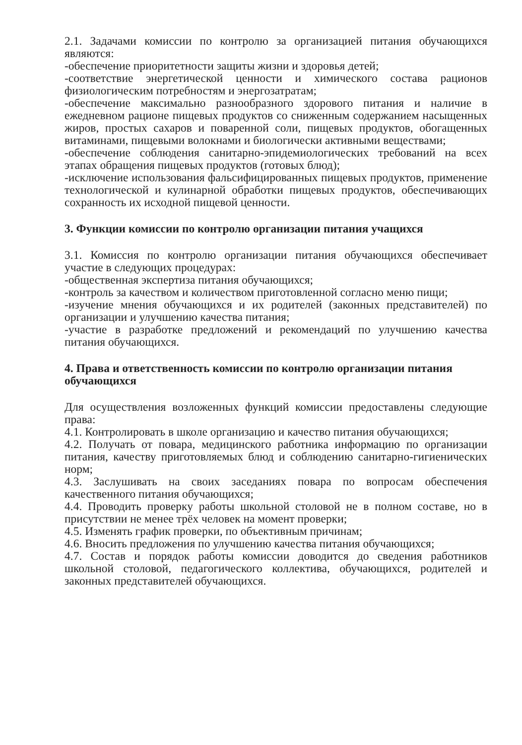2.1. Задачами комиссии по контролю за организацией питания обучающихся являются:
-обеспечение приоритетности защиты жизни и здоровья детей;
-соответствие энергетической ценности и химического состава рационов физиологическим потребностям и энергозатратам;
-обеспечение максимально разнообразного здорового питания и наличие в ежедневном рационе пищевых продуктов со сниженным содержанием насыщенных жиров, простых сахаров и поваренной соли, пищевых продуктов, обогащенных витаминами, пищевыми волокнами и биологически активными веществами;
-обеспечение соблюдения санитарно-эпидемиологических требований на всех этапах обращения пищевых продуктов (готовых блюд);
-исключение использования фальсифицированных пищевых продуктов, применение технологической и кулинарной обработки пищевых продуктов, обеспечивающих сохранность их исходной пищевой ценности.
3. Функции комиссии по контролю организации питания учащихся
3.1. Комиссия по контролю организации питания обучающихся обеспечивает участие в следующих процедурах:
-общественная экспертиза питания обучающихся;
-контроль за качеством и количеством приготовленной согласно меню пищи;
-изучение мнения обучающихся и их родителей (законных представителей) по организации и улучшению качества питания;
-участие в разработке предложений и рекомендаций по улучшению качества питания обучающихся.
4. Права и ответственность комиссии по контролю организации питания обучающихся
Для осуществления возложенных функций комиссии предоставлены следующие права:
4.1. Контролировать в школе организацию и качество питания обучающихся;
4.2. Получать от повара, медицинского работника информацию по организации питания, качеству приготовляемых блюд и соблюдению санитарно-гигиенических норм;
4.3. Заслушивать на своих заседаниях повара по вопросам обеспечения качественного питания обучающихся;
4.4. Проводить проверку работы школьной столовой не в полном составе, но в присутствии не менее трёх человек на момент проверки;
4.5. Изменять график проверки, по объективным причинам;
4.6. Вносить предложения по улучшению качества питания обучающихся;
4.7. Состав и порядок работы комиссии доводится до сведения работников школьной столовой, педагогического коллектива, обучающихся, родителей и законных представителей обучающихся.